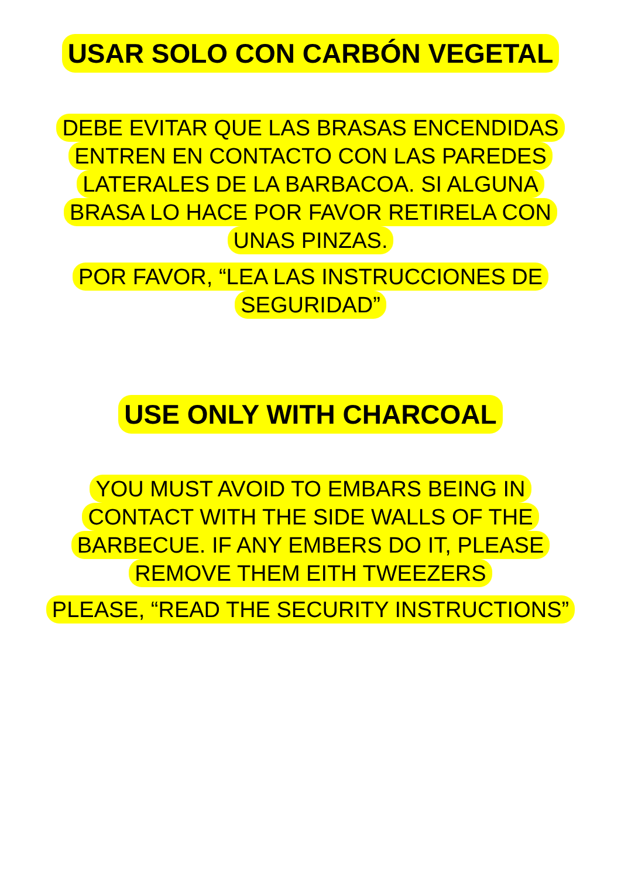USAR SOLO CON CARBÓN VEGETAL
DEBE EVITAR QUE LAS BRASAS ENCENDIDAS
ENTREN EN CONTACTO CON LAS PAREDES
LATERALES DE LA BARBACOA. SI ALGUNA
BRASA LO HACE POR FAVOR RETIRELA CON
UNAS PINZAS.
POR FAVOR, “LEA LAS INSTRUCCIONES DE
SEGURIDAD”
USE ONLY WITH CHARCOAL
YOU MUST AVOID TO EMBARS BEING IN
CONTACT WITH THE SIDE WALLS OF THE
BARBECUE. IF ANY EMBERS DO IT, PLEASE
REMOVE THEM EITH TWEEZERS
PLEASE, “READ THE SECURITY INSTRUCTIONS”